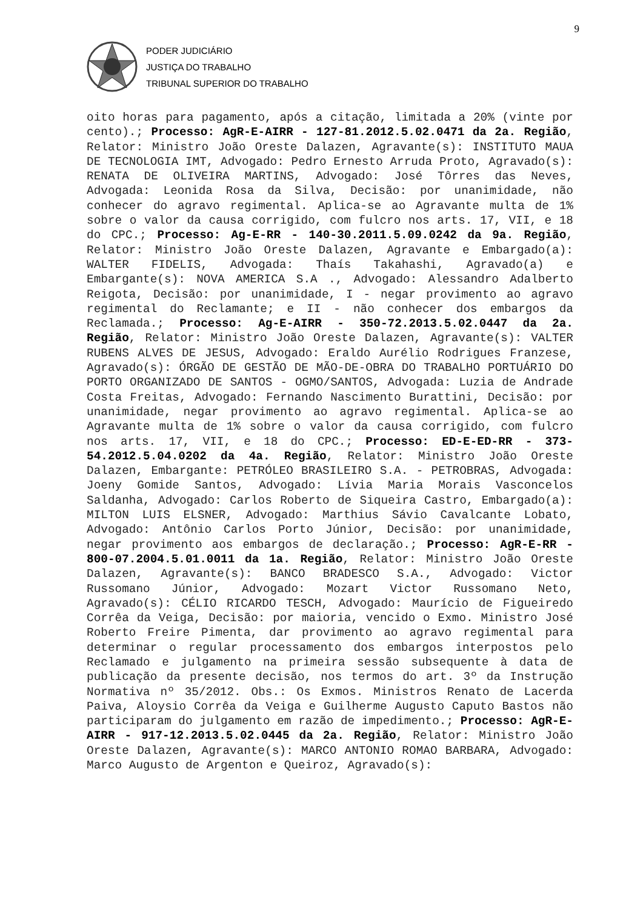9
PODER JUDICIÁRIO
JUSTIÇA DO TRABALHO
TRIBUNAL SUPERIOR DO TRABALHO
oito horas para pagamento, após a citação, limitada a 20% (vinte por cento).; Processo: AgR-E-AIRR - 127-81.2012.5.02.0471 da 2a. Região, Relator: Ministro João Oreste Dalazen, Agravante(s): INSTITUTO MAUA DE TECNOLOGIA IMT, Advogado: Pedro Ernesto Arruda Proto, Agravado(s): RENATA DE OLIVEIRA MARTINS, Advogado: José Tôrres das Neves, Advogada: Leonida Rosa da Silva, Decisão: por unanimidade, não conhecer do agravo regimental. Aplica-se ao Agravante multa de 1% sobre o valor da causa corrigido, com fulcro nos arts. 17, VII, e 18 do CPC.; Processo: Ag-E-RR - 140-30.2011.5.09.0242 da 9a. Região, Relator: Ministro João Oreste Dalazen, Agravante e Embargado(a): WALTER FIDELIS, Advogada: Thaís Takahashi, Agravado(a) e Embargante(s): NOVA AMERICA S.A ., Advogado: Alessandro Adalberto Reigota, Decisão: por unanimidade, I - negar provimento ao agravo regimental do Reclamante; e II - não conhecer dos embargos da Reclamada.; Processo: Ag-E-AIRR - 350-72.2013.5.02.0447 da 2a. Região, Relator: Ministro João Oreste Dalazen, Agravante(s): VALTER RUBENS ALVES DE JESUS, Advogado: Eraldo Aurélio Rodrigues Franzese, Agravado(s): ÓRGÃO DE GESTÃO DE MÃO-DE-OBRA DO TRABALHO PORTUÁRIO DO PORTO ORGANIZADO DE SANTOS - OGMO/SANTOS, Advogada: Luzia de Andrade Costa Freitas, Advogado: Fernando Nascimento Burattini, Decisão: por unanimidade, negar provimento ao agravo regimental. Aplica-se ao Agravante multa de 1% sobre o valor da causa corrigido, com fulcro nos arts. 17, VII, e 18 do CPC.; Processo: ED-E-ED-RR - 373-54.2012.5.04.0202 da 4a. Região, Relator: Ministro João Oreste Dalazen, Embargante: PETRÓLEO BRASILEIRO S.A. - PETROBRAS, Advogada: Joeny Gomide Santos, Advogado: Lívia Maria Morais Vasconcelos Saldanha, Advogado: Carlos Roberto de Siqueira Castro, Embargado(a): MILTON LUIS ELSNER, Advogado: Marthius Sávio Cavalcante Lobato, Advogado: Antônio Carlos Porto Júnior, Decisão: por unanimidade, negar provimento aos embargos de declaração.; Processo: AgR-E-RR - 800-07.2004.5.01.0011 da 1a. Região, Relator: Ministro João Oreste Dalazen, Agravante(s): BANCO BRADESCO S.A., Advogado: Victor Russomano Júnior, Advogado: Mozart Victor Russomano Neto, Agravado(s): CÉLIO RICARDO TESCH, Advogado: Maurício de Figueiredo Corrêa da Veiga, Decisão: por maioria, vencido o Exmo. Ministro José Roberto Freire Pimenta, dar provimento ao agravo regimental para determinar o regular processamento dos embargos interpostos pelo Reclamado e julgamento na primeira sessão subsequente à data de publicação da presente decisão, nos termos do art. 3º da Instrução Normativa nº 35/2012. Obs.: Os Exmos. Ministros Renato de Lacerda Paiva, Aloysio Corrêa da Veiga e Guilherme Augusto Caputo Bastos não participaram do julgamento em razão de impedimento.; Processo: AgR-E-AIRR - 917-12.2013.5.02.0445 da 2a. Região, Relator: Ministro João Oreste Dalazen, Agravante(s): MARCO ANTONIO ROMAO BARBARA, Advogado: Marco Augusto de Argenton e Queiroz, Agravado(s):